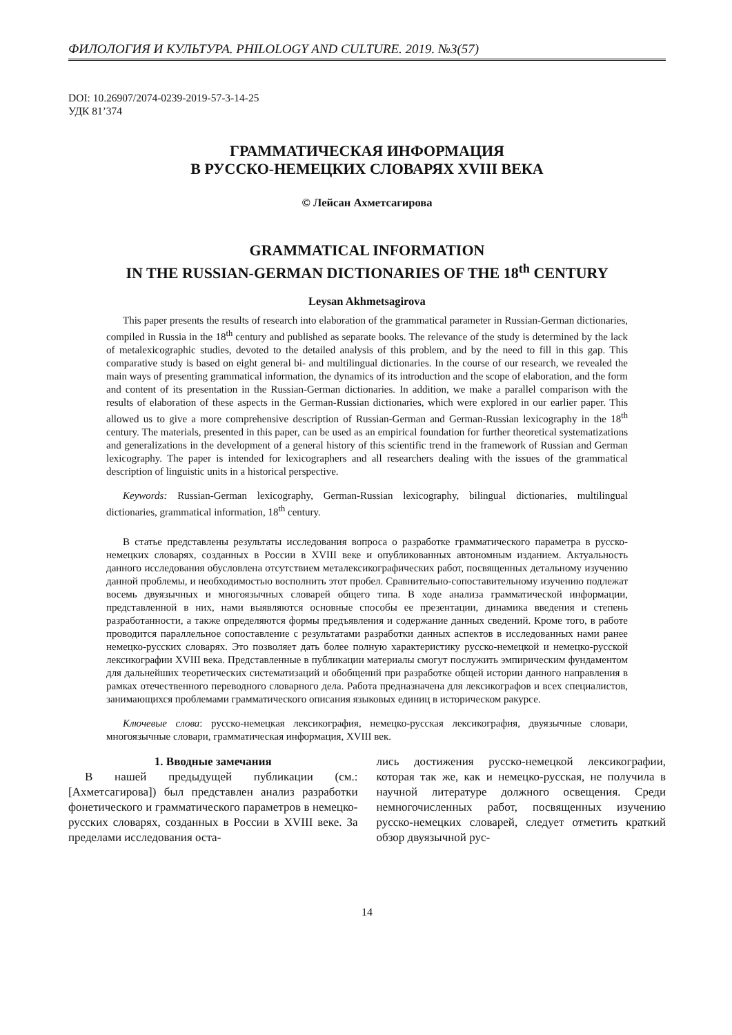ФИЛОЛОГИЯ И КУЛЬТУРА. PHILOLOGY AND CULTURE. 2019. №3(57)
DOI: 10.26907/2074-0239-2019-57-3-14-25
УДК 81’374
ГРАММАТИЧЕСКАЯ ИНФОРМАЦИЯ
В РУССКО-НЕМЕЦКИХ СЛОВАРЯХ XVIII ВЕКА
© Лейсан Ахметсагирова
GRAMMATICAL INFORMATION
IN THE RUSSIAN-GERMAN DICTIONARIES OF THE 18<sup>th</sup> CENTURY
Leysan Akhmetsagirova
This paper presents the results of research into elaboration of the grammatical parameter in Russian-German dictionaries, compiled in Russia in the 18<sup>th</sup> century and published as separate books. The relevance of the study is determined by the lack of metalexicographic studies, devoted to the detailed analysis of this problem, and by the need to fill in this gap. This comparative study is based on eight general bi- and multilingual dictionaries. In the course of our research, we revealed the main ways of presenting grammatical information, the dynamics of its introduction and the scope of elaboration, and the form and content of its presentation in the Russian-German dictionaries. In addition, we make a parallel comparison with the results of elaboration of these aspects in the German-Russian dictionaries, which were explored in our earlier paper. This allowed us to give a more comprehensive description of Russian-German and German-Russian lexicography in the 18<sup>th</sup> century. The materials, presented in this paper, can be used as an empirical foundation for further theoretical systematizations and generalizations in the development of a general history of this scientific trend in the framework of Russian and German lexicography. The paper is intended for lexicographers and all researchers dealing with the issues of the grammatical description of linguistic units in a historical perspective.
Keywords: Russian-German lexicography, German-Russian lexicography, bilingual dictionaries, multilingual dictionaries, grammatical information, 18<sup>th</sup> century.
В статье представлены результаты исследования вопроса о разработке грамматического параметра в русско-немецких словарях, созданных в России в XVIII веке и опубликованных автономным изданием. Актуальность данного исследования обусловлена отсутствием металексикографических работ, посвященных детальному изучению данной проблемы, и необходимостью восполнить этот пробел. Сравнительно-сопоставительному изучению подлежат восемь двуязычных и многоязычных словарей общего типа. В ходе анализа грамматической информации, представленной в них, нами выявляются основные способы ее презентации, динамика введения и степень разработанности, а также определяются формы предъявления и содержание данных сведений. Кроме того, в работе проводится параллельное сопоставление с результатами разработки данных аспектов в исследованных нами ранее немецко-русских словарях. Это позволяет дать более полную характеристику русско-немецкой и немецко-русской лексикографии XVIII века. Представленные в публикации материалы смогут послужить эмпирическим фундаментом для дальнейших теоретических систематизаций и обобщений при разработке общей истории данного направления в рамках отечественного переводного словарного дела. Работа предназначена для лексикографов и всех специалистов, занимающихся проблемами грамматического описания языковых единиц в историческом ракурсе.
Ключевые слова: русско-немецкая лексикография, немецко-русская лексикография, двуязычные словари, многоязычные словари, грамматическая информация, XVIII век.
1. Вводные замечания
В нашей предыдущей публикации (см.: [Ахметсагирова]) был представлен анализ разработки фонетического и грамматического параметров в немецко-русских словарях, созданных в России в XVIII веке. За пределами исследования оста-
лись достижения русско-немецкой лексикографии, которая так же, как и немецко-русская, не получила в научной литературе должного освещения. Среди немногочисленных работ, посвященных изучению русско-немецких словарей, следует отметить краткий обзор двуязычной рус-
14